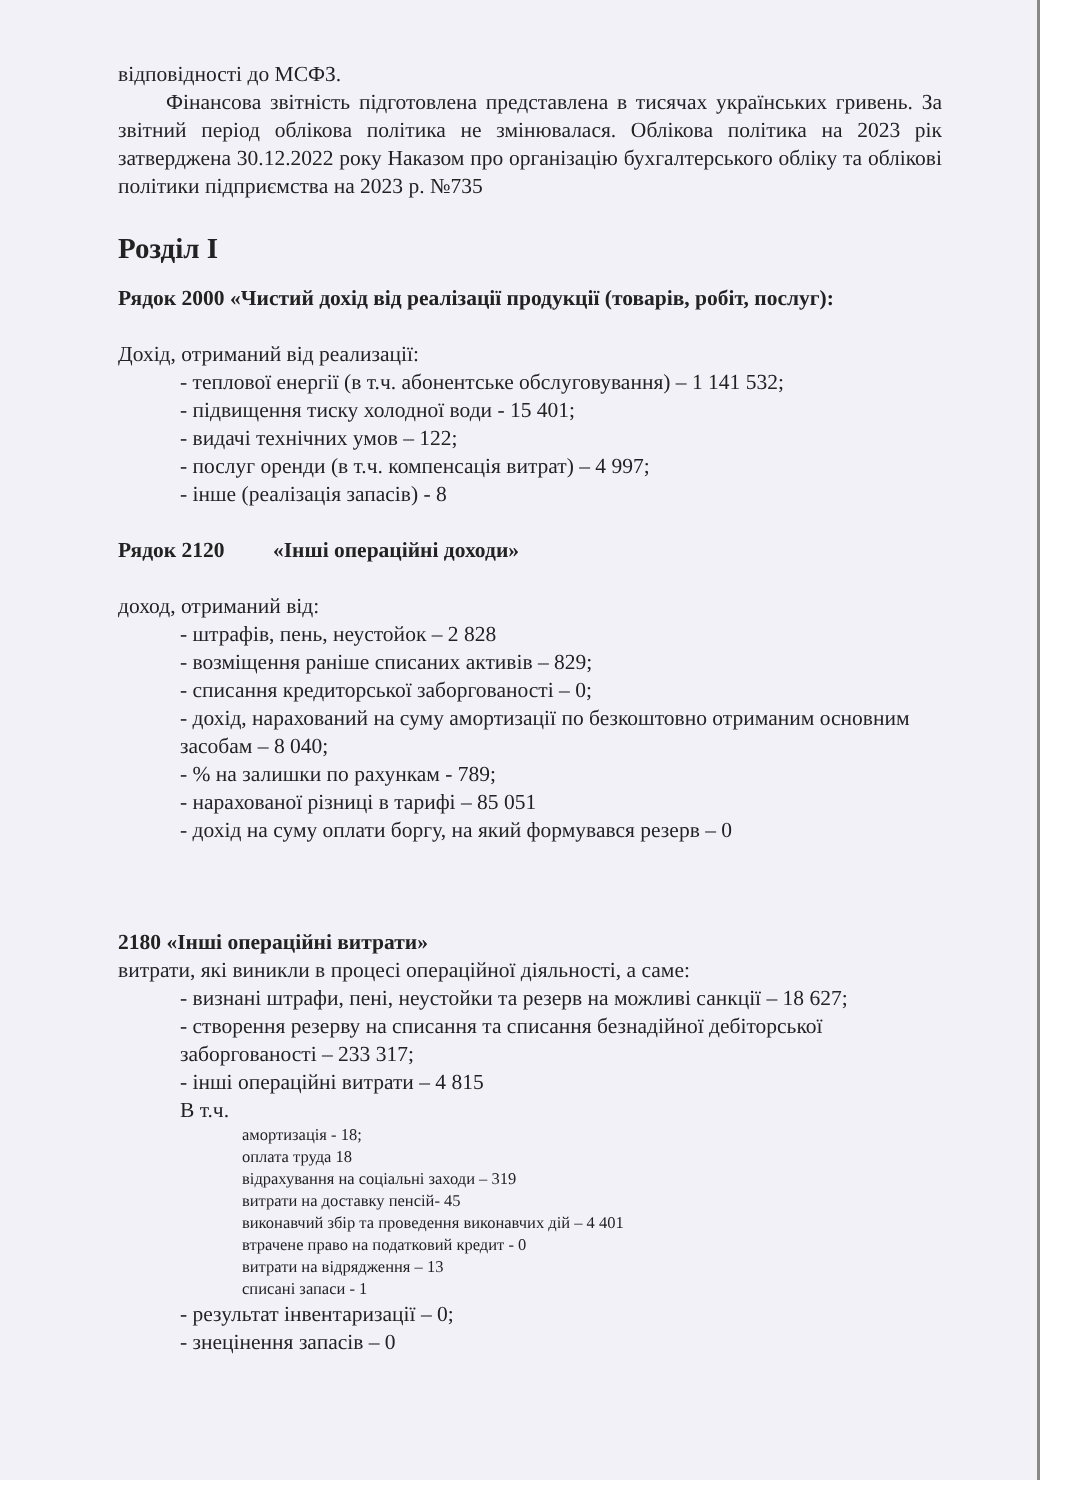відповідності до МСФЗ.
Фінансова звітність підготовлена представлена в тисячах українських гривень. За звітний період облікова політика не змінювалася. Облікова політика на 2023 рік затверджена 30.12.2022 року Наказом про організацію бухгалтерського обліку та облікові політики підприємства на 2023 р. №735
Розділ I
Рядок 2000 «Чистий дохід від реалізації продукції (товарів, робіт, послуг):
Дохід, отриманий від реализації:
- теплової енергії (в т.ч. абонентське обслуговування) – 1 141 532;
- підвищення тиску холодної води - 15 401;
- видачі технічних умов – 122;
- послуг оренди (в т.ч. компенсація витрат) – 4 997;
- інше (реалізація запасів) - 8
Рядок 2120 «Інші операційні доходи»
доход, отриманий від:
- штрафів, пень, неустойок – 2 828
- возміщення раніше списаних активів – 829;
- списання кредиторської заборгованості – 0;
- дохід, нарахований на суму амортизації по безкоштовно отриманим основним засобам – 8 040;
- % на залишки по рахункам - 789;
- нарахованої різниці в тарифі – 85 051
- дохід на суму оплати боргу, на який формувався резерв – 0
2180 «Інші операційні витрати»
витрати, які виникли в процесі операційної діяльності, а саме:
- визнані штрафи, пені, неустойки та резерв на можливі санкції – 18 627;
- створення резерву на списання та списання безнадійної дебіторської заборгованості – 233 317;
- інші операційні витрати – 4 815
В т.ч.
амортизація - 18;
оплата труда 18
відрахування на соціальні заходи – 319
витрати на доставку пенсій- 45
виконавчий збір та проведення виконавчих дій – 4 401
втрачене право на податковий кредит - 0
витрати на відрядження – 13
списані запаси - 1
- результат інвентаризації – 0;
- знецінення запасів – 0